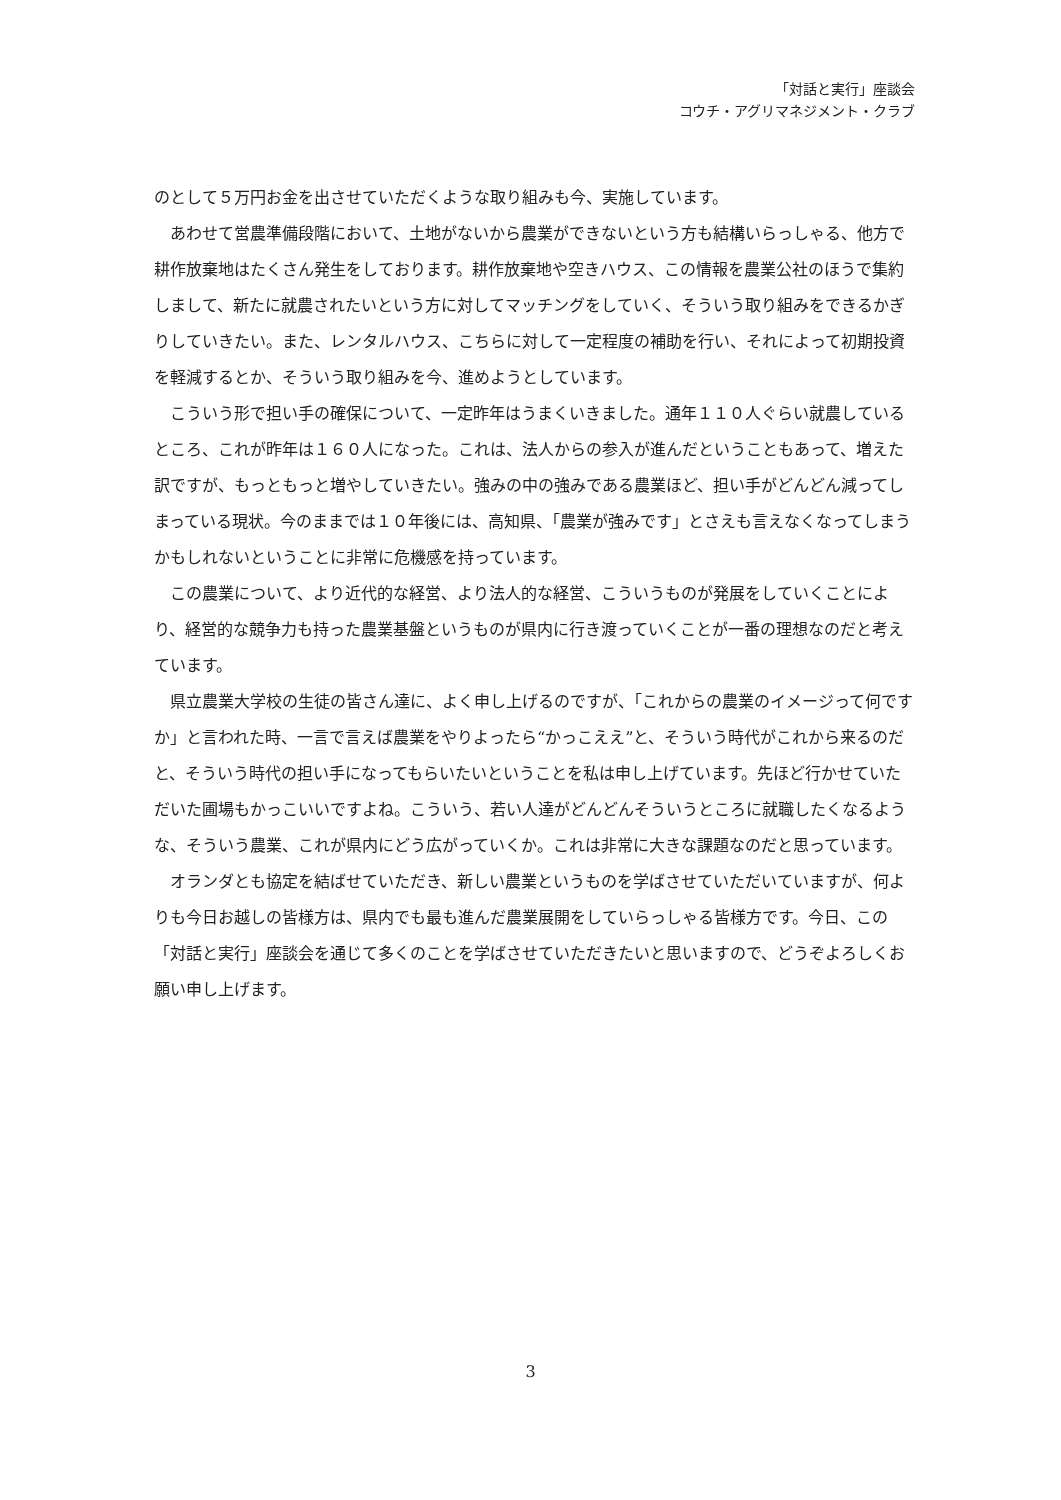「対話と実行」座談会
コウチ・アグリマネジメント・クラブ
のとして５万円お金を出させていただくような取り組みも今、実施しています。
あわせて営農準備段階において、土地がないから農業ができないという方も結構いらっしゃる、他方で耕作放棄地はたくさん発生をしております。耕作放棄地や空きハウス、この情報を農業公社のほうで集約しまして、新たに就農されたいという方に対してマッチングをしていく、そういう取り組みをできるかぎりしていきたい。また、レンタルハウス、こちらに対して一定程度の補助を行い、それによって初期投資を軽減するとか、そういう取り組みを今、進めようとしています。
こういう形で担い手の確保について、一定昨年はうまくいきました。通年１１０人ぐらい就農しているところ、これが昨年は１６０人になった。これは、法人からの参入が進んだということもあって、増えた訳ですが、もっともっと増やしていきたい。強みの中の強みである農業ほど、担い手がどんどん減ってしまっている現状。今のままでは１０年後には、高知県、「農業が強みです」とさえも言えなくなってしまうかもしれないということに非常に危機感を持っています。
この農業について、より近代的な経営、より法人的な経営、こういうものが発展をしていくことにより、経営的な競争力も持った農業基盤というものが県内に行き渡っていくことが一番の理想なのだと考えています。
県立農業大学校の生徒の皆さん達に、よく申し上げるのですが、「これからの農業のイメージって何ですか」と言われた時、一言で言えば農業をやりよったら“かっこええ”と、そういう時代がこれから来るのだと、そういう時代の担い手になってもらいたいということを私は申し上げています。先ほど行かせていただいた圃場もかっこいいですよね。こういう、若い人達がどんどんそういうところに就職したくなるような、そういう農業、これが県内にどう広がっていくか。これは非常に大きな課題なのだと思っています。
オランダとも協定を結ばせていただき、新しい農業というものを学ばさせていただいていますが、何よりも今日お越しの皆様方は、県内でも最も進んだ農業展開をしていらっしゃる皆様方です。今日、この「対話と実行」座談会を通じて多くのことを学ばさせていただきたいと思いますので、どうぞよろしくお願い申し上げます。
3